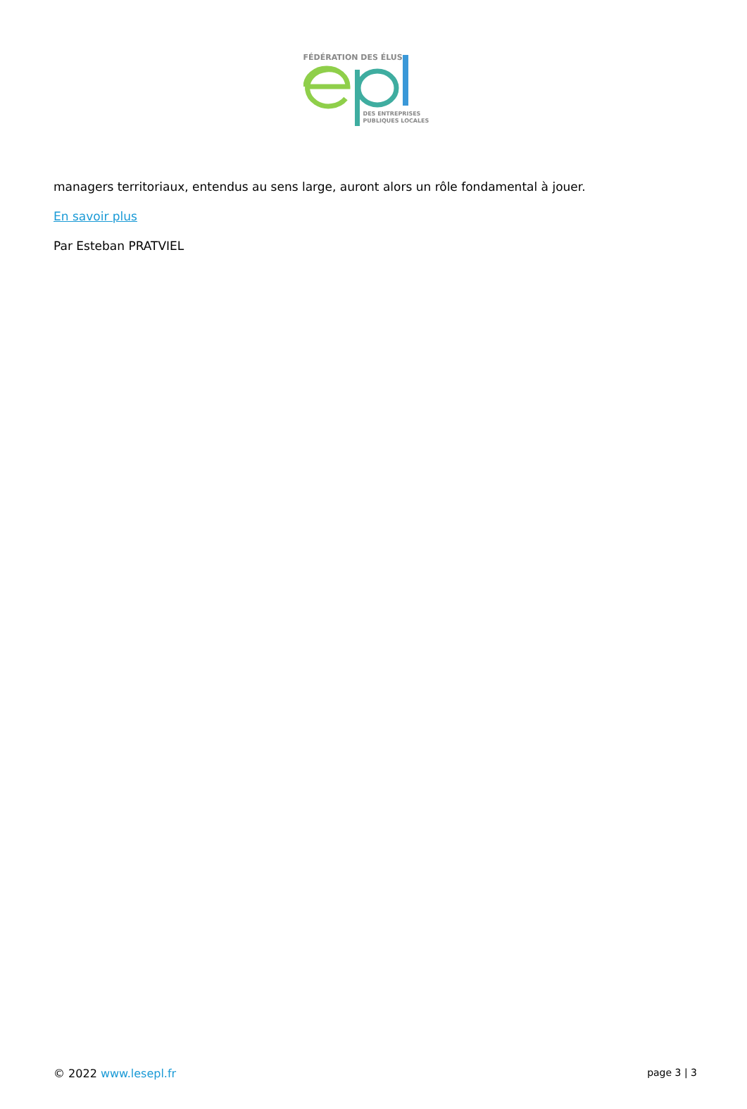FÉDÉRATION DES ÉLUS
DES ENTREPRISES
PUBLIQUES LOCALES
managers territoriaux, entendus au sens large, auront alors un rôle fondamental à jouer.
En savoir plus
Par Esteban PRATVIEL
© 2022 www.lesepl.fr page 3 | 3